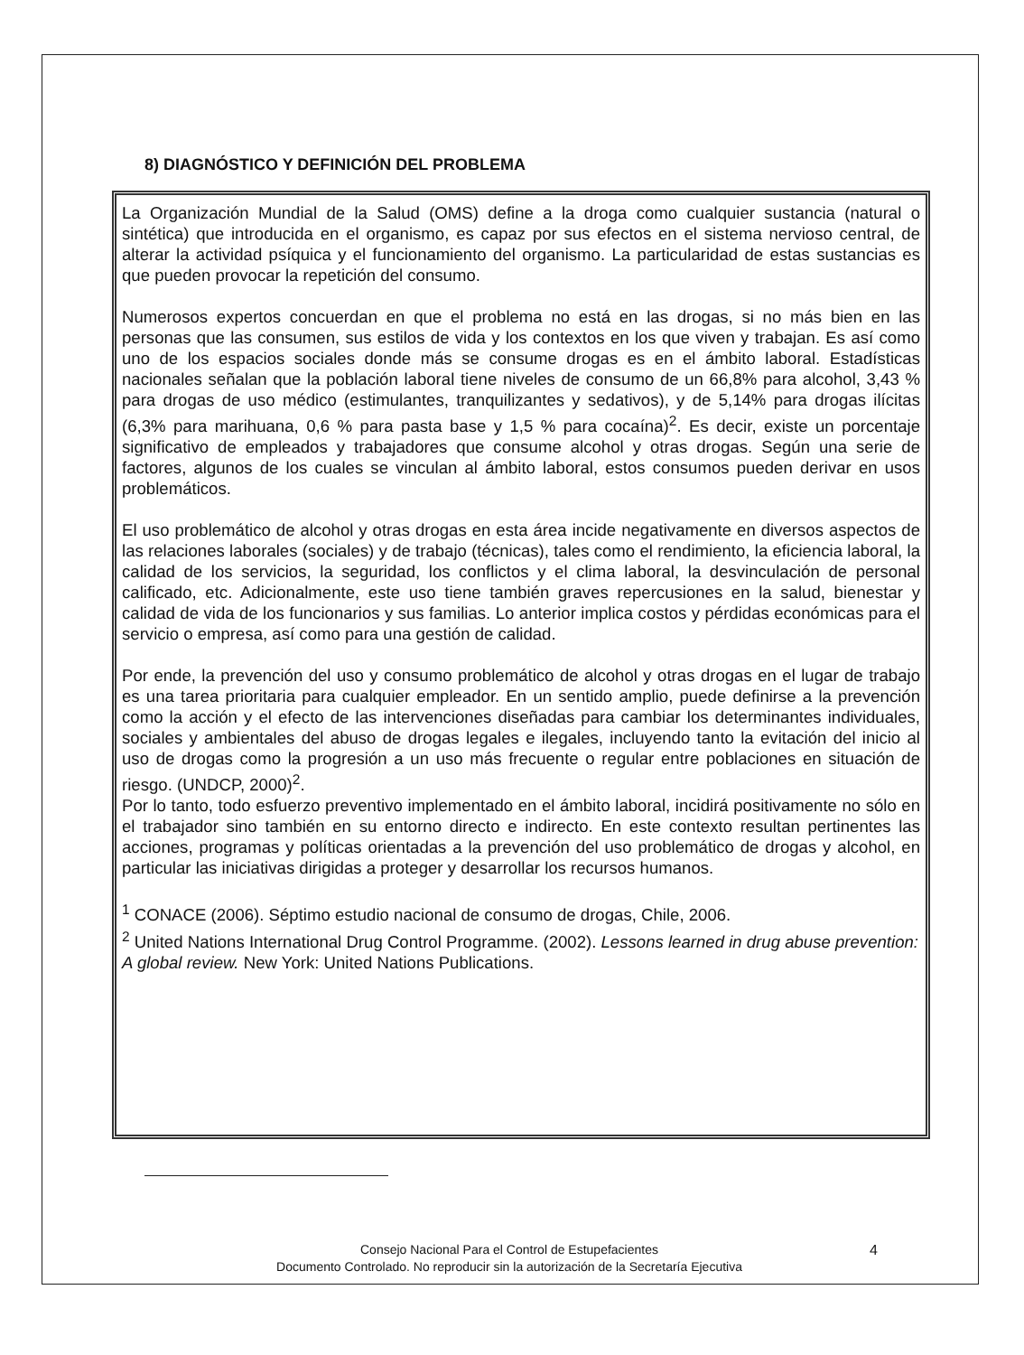8) DIAGNÓSTICO Y DEFINICIÓN DEL PROBLEMA
La Organización Mundial de la Salud (OMS) define a la droga como cualquier sustancia (natural o sintética) que introducida en el organismo, es capaz por sus efectos en el sistema nervioso central, de alterar la actividad psíquica y el funcionamiento del organismo. La particularidad de estas sustancias es que pueden provocar la repetición del consumo.
Numerosos expertos concuerdan en que el problema no está en las drogas, si no más bien en las personas que las consumen, sus estilos de vida y los contextos en los que viven y trabajan. Es así como uno de los espacios sociales donde más se consume drogas es en el ámbito laboral. Estadísticas nacionales señalan que la población laboral tiene niveles de consumo de un 66,8% para alcohol, 3,43 % para drogas de uso médico (estimulantes, tranquilizantes y sedativos), y de 5,14% para drogas ilícitas (6,3% para marihuana, 0,6 % para pasta base y 1,5 % para cocaína)<sup>2</sup>. Es decir, existe un porcentaje significativo de empleados y trabajadores que consume alcohol y otras drogas. Según una serie de factores, algunos de los cuales se vinculan al ámbito laboral, estos consumos pueden derivar en usos problemáticos.
El uso problemático de alcohol y otras drogas en esta área incide negativamente en diversos aspectos de las relaciones laborales (sociales) y de trabajo (técnicas), tales como el rendimiento, la eficiencia laboral, la calidad de los servicios, la seguridad, los conflictos y el clima laboral, la desvinculación de personal calificado, etc. Adicionalmente, este uso tiene también graves repercusiones en la salud, bienestar y calidad de vida de los funcionarios y sus familias. Lo anterior implica costos y pérdidas económicas para el servicio o empresa, así como para una gestión de calidad.
Por ende, la prevención del uso y consumo problemático de alcohol y otras drogas en el lugar de trabajo es una tarea prioritaria para cualquier empleador. En un sentido amplio, puede definirse a la prevención como la acción y el efecto de las intervenciones diseñadas para cambiar los determinantes individuales, sociales y ambientales del abuso de drogas legales e ilegales, incluyendo tanto la evitación del inicio al uso de drogas como la progresión a un uso más frecuente o regular entre poblaciones en situación de riesgo. (UNDCP, 2000)<sup>2</sup>.
Por lo tanto, todo esfuerzo preventivo implementado en el ámbito laboral, incidirá positivamente no sólo en el trabajador sino también en su entorno directo e indirecto. En este contexto resultan pertinentes las acciones, programas y políticas orientadas a la prevención del uso problemático de drogas y alcohol, en particular las iniciativas dirigidas a proteger y desarrollar los recursos humanos.
<sup>1</sup> CONACE (2006). Séptimo estudio nacional de consumo de drogas, Chile, 2006.
<sup>2</sup> United Nations International Drug Control Programme. (2002). Lessons learned in drug abuse prevention: A global review. New York: United Nations Publications.
4 Consejo Nacional Para el Control de Estupefacientes
Documento Controlado. No reproducir sin la autorización de la Secretaría Ejecutiva